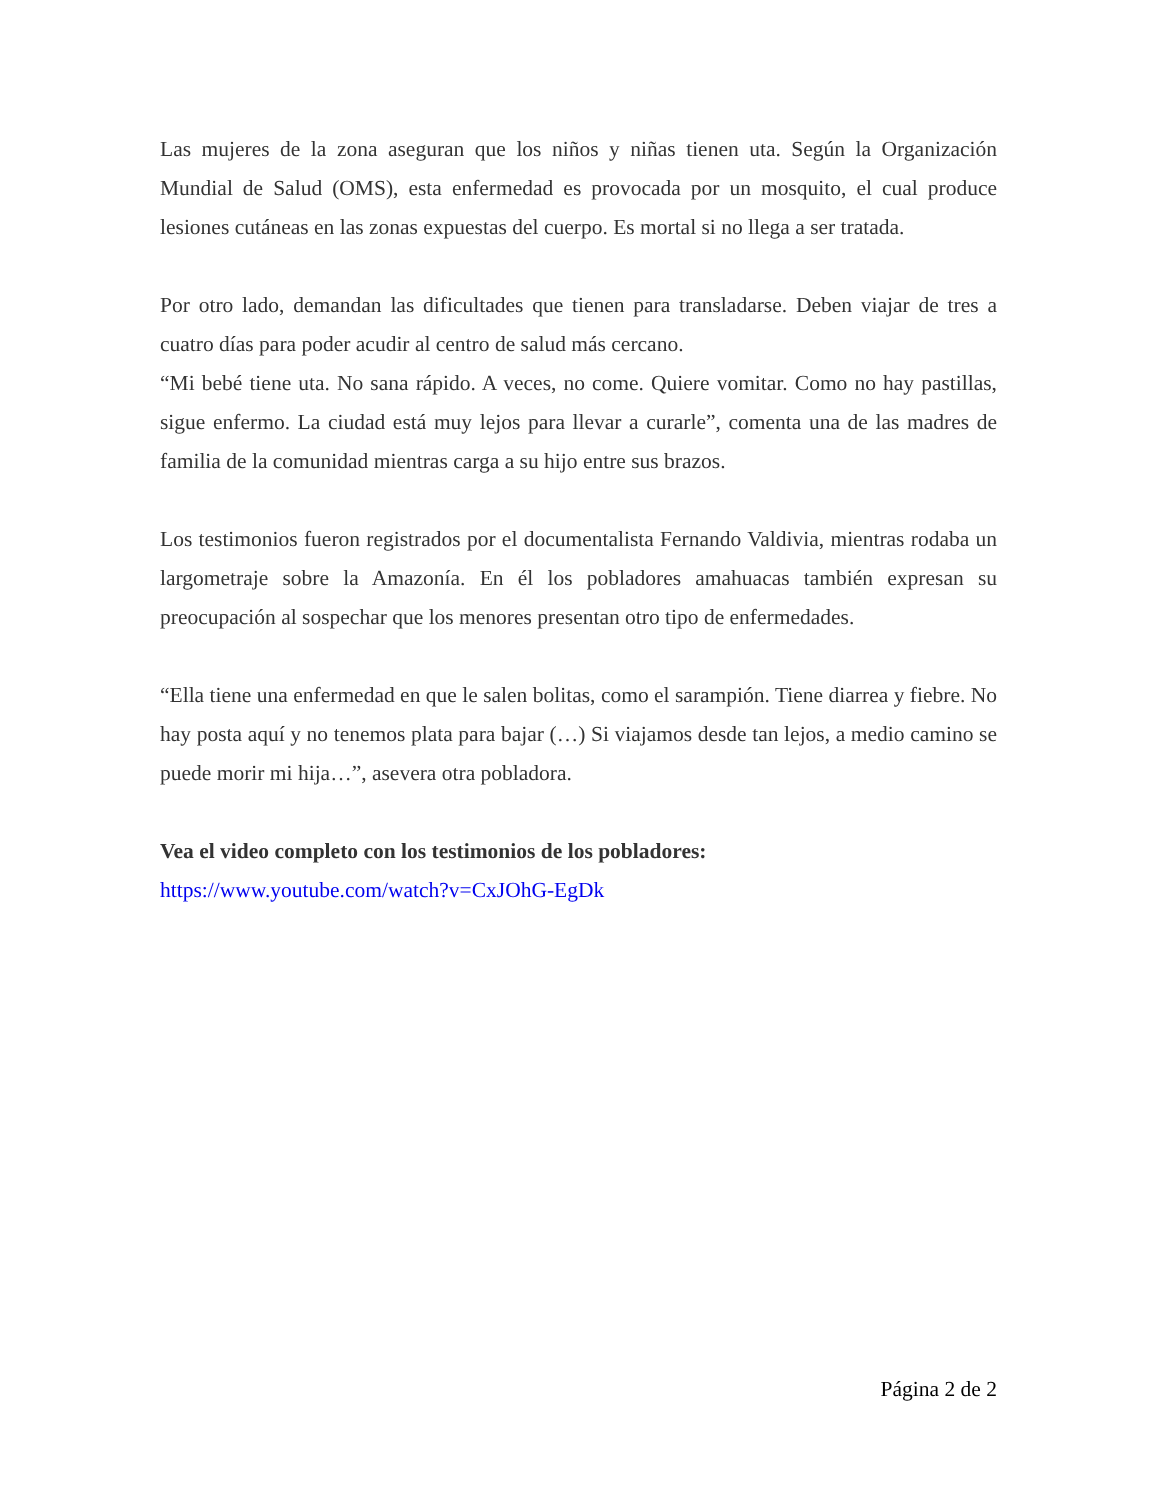Las mujeres de la zona aseguran que los niños y niñas tienen uta. Según la Organización Mundial de Salud (OMS), esta enfermedad es provocada por un mosquito, el cual produce lesiones cutáneas en las zonas expuestas del cuerpo. Es mortal si no llega a ser tratada.
Por otro lado, demandan las dificultades que tienen para transladarse. Deben viajar de tres a cuatro días para poder acudir al centro de salud más cercano.
“Mi bebé tiene uta. No sana rápido. A veces, no come. Quiere vomitar. Como no hay pastillas, sigue enfermo. La ciudad está muy lejos para llevar a curarle”, comenta una de las madres de familia de la comunidad mientras carga a su hijo entre sus brazos.
Los testimonios fueron registrados por el documentalista Fernando Valdivia, mientras rodaba un largometraje sobre la Amazonía. En él los pobladores amahuacas también expresan su preocupación al sospechar que los menores presentan otro tipo de enfermedades.
“Ella tiene una enfermedad en que le salen bolitas, como el sarampión. Tiene diarrea y fiebre. No hay posta aquí y no tenemos plata para bajar (…) Si viajamos desde tan lejos, a medio camino se puede morir mi hija…”, asevera otra pobladora.
Vea el video completo con los testimonios de los pobladores:
https://www.youtube.com/watch?v=CxJOhG-EgDk
Página 2 de 2